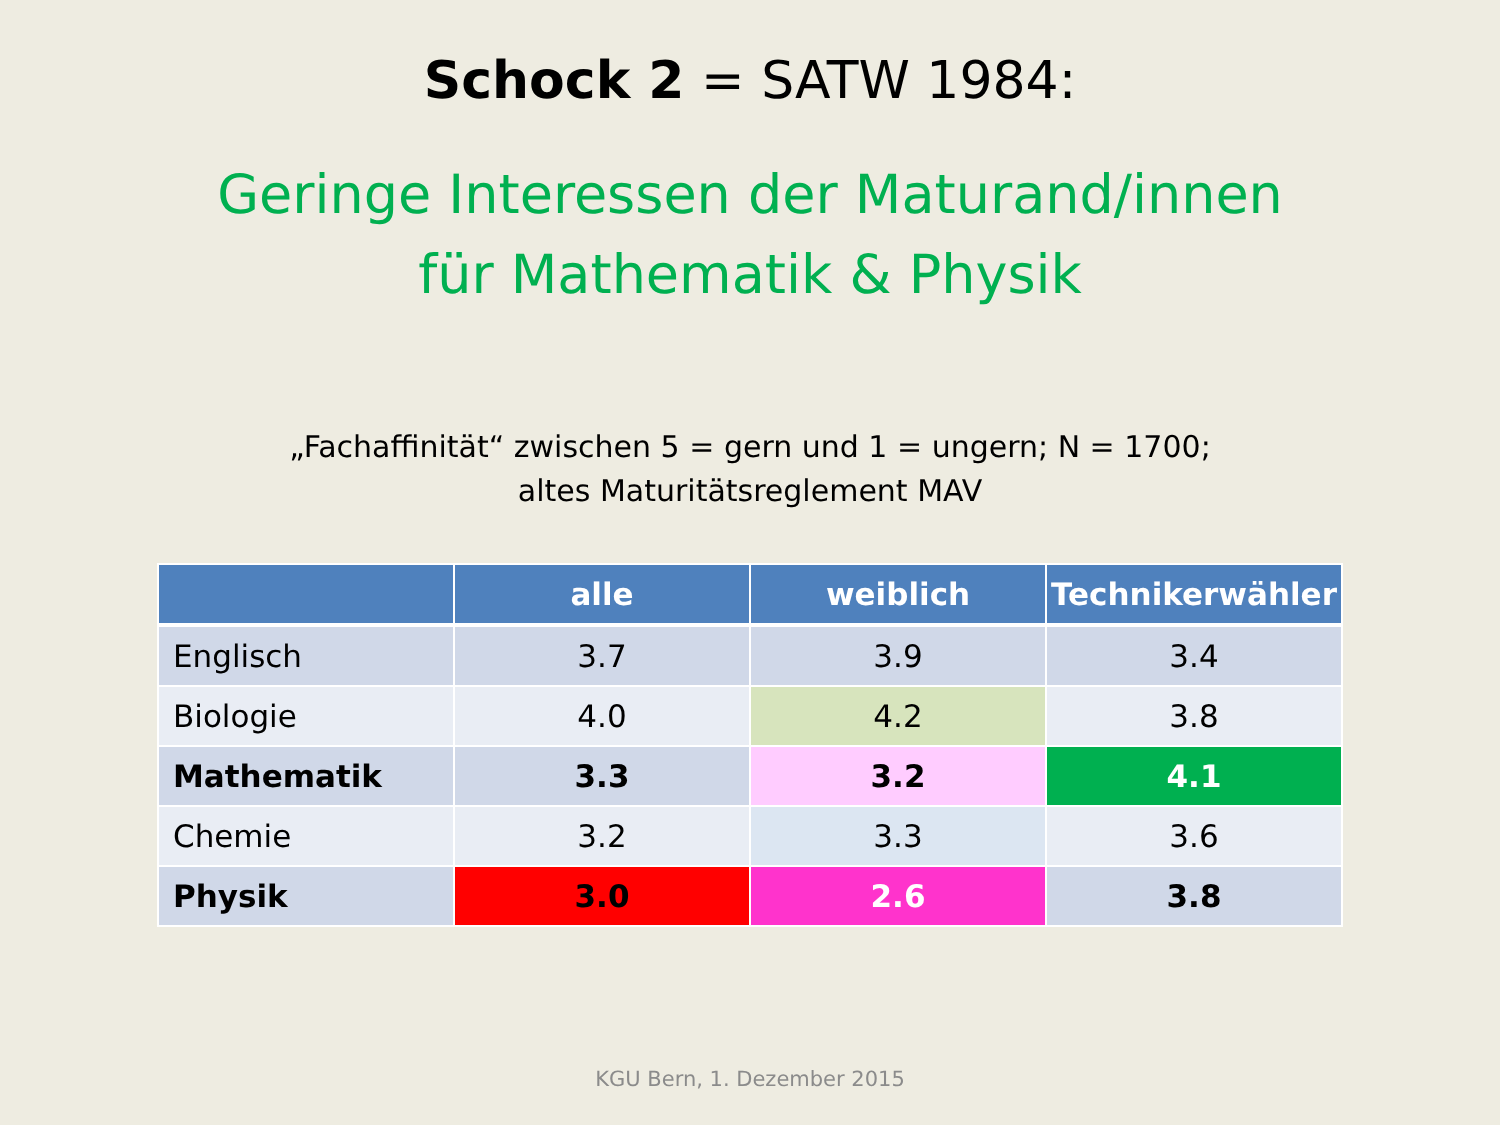Schock 2 = SATW 1984:
Geringe Interessen der Maturand/innen
für Mathematik & Physik
„Fachaffinität“ zwischen 5 = gern und 1 = ungern; N = 1700;
altes Maturitätsreglement MAV
| | alle | weiblich | Technikerwähler |
| --- | --- | --- | --- |
| Englisch | 3.7 | 3.9 | 3.4 |
| Biologie | 4.0 | 4.2 | 3.8 |
| Mathematik | 3.3 | 3.2 | 4.1 |
| Chemie | 3.2 | 3.3 | 3.6 |
| Physik | 3.0 | 2.6 | 3.8 |
KGU Bern, 1. Dezember 2015